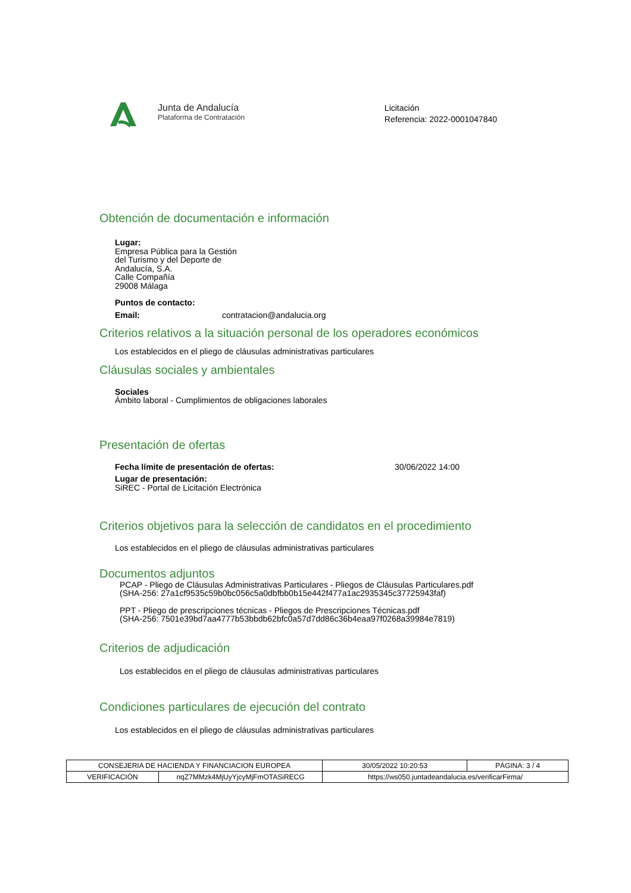Junta de Andalucía
Plataforma de Contratación
Licitación
Referencia: 2022-0001047840
Obtención de documentación e información
Lugar:
Empresa Pública para la Gestión
del Turismo y del Deporte de
Andalucía, S.A.
Calle Compañía
29008 Málaga
Puntos de contacto:
Email: contratacion@andalucia.org
Criterios relativos a la situación personal de los operadores económicos
Los establecidos en el pliego de cláusulas administrativas particulares
Cláusulas sociales y ambientales
Sociales
Ámbito laboral - Cumplimientos de obligaciones laborales
Presentación de ofertas
Fecha límite de presentación de ofertas: 30/06/2022 14:00
Lugar de presentación:
SiREC - Portal de Licitación Electrónica
Criterios objetivos para la selección de candidatos en el procedimiento
Los establecidos en el pliego de cláusulas administrativas particulares
Documentos adjuntos
PCAP - Pliego de Cláusulas Administrativas Particulares - Pliegos de Cláusulas Particulares.pdf
(SHA-256: 27a1cf9535c59b0bc056c5a0dbfbb0b15e442f477a1ac2935345c37725943faf)
PPT - Pliego de prescripciones técnicas - Pliegos de Prescripciones Técnicas.pdf
(SHA-256: 7501e39bd7aa4777b53bbdb62bfc0a57d7dd86c36b4eaa97f0268a39984e7819)
Criterios de adjudicación
Los establecidos en el pliego de cláusulas administrativas particulares
Condiciones particulares de ejecución del contrato
Los establecidos en el pliego de cláusulas administrativas particulares
| CONSEJERIA DE HACIENDA Y FINANCIACION EUROPEA | | | 30/05/2022 10:20:53 | PÁGINA: 3 / 4 |
| VERIFICACIÓN | nqZ7MMzk4MjUyYjcyMjFmOTASiRECG | https://ws050.juntadeandalucia.es/verificarFirma/ | | |